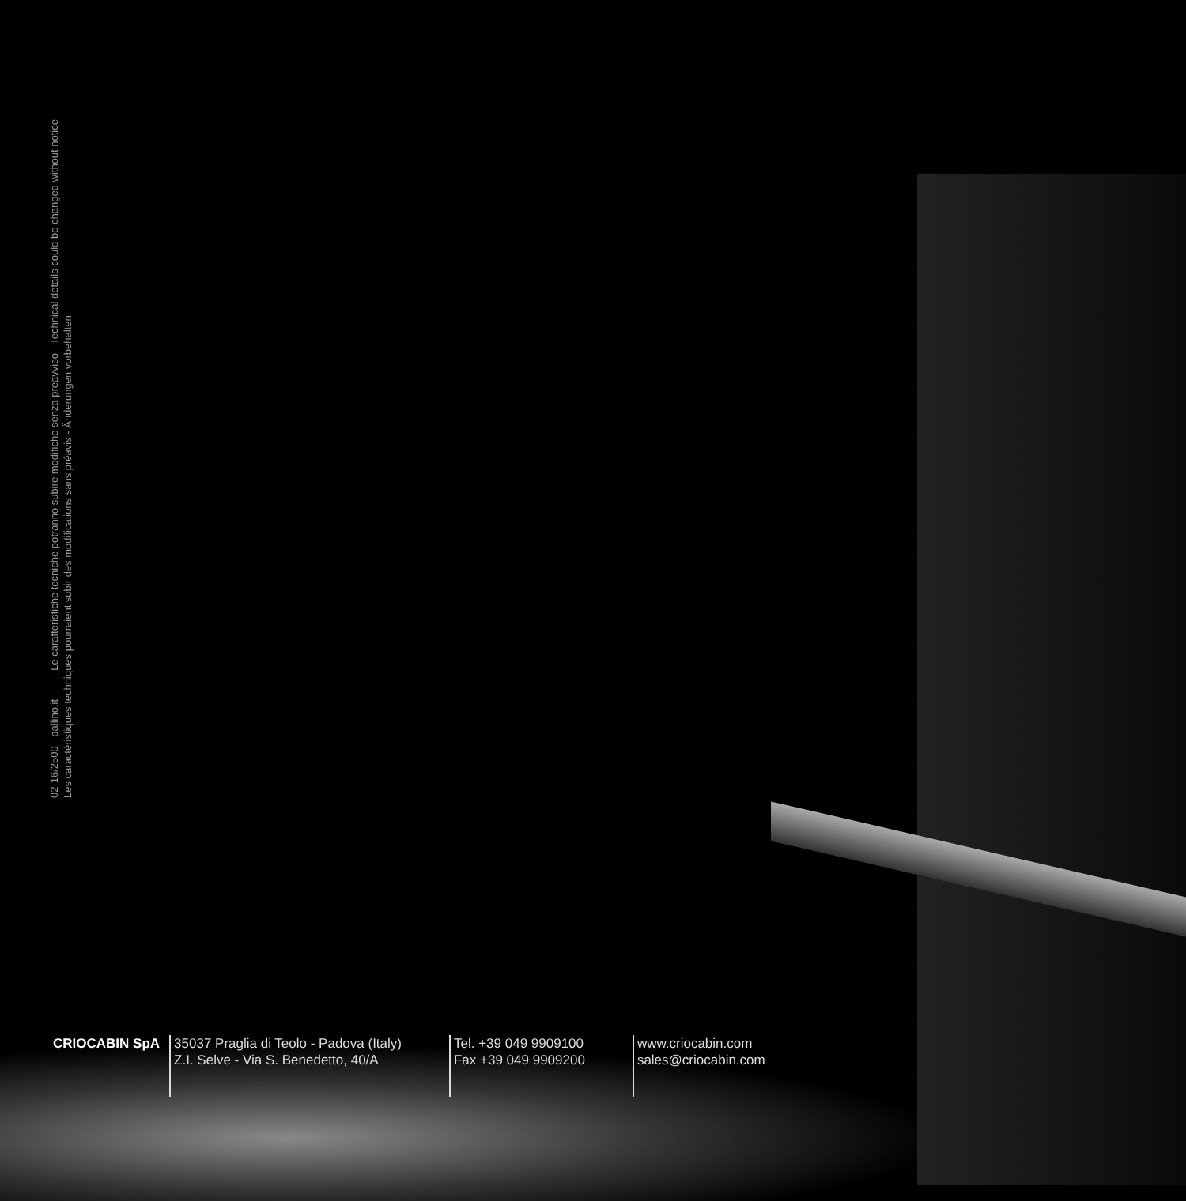02-16/2500 - pallino.it Le caratteristiche tecniche potranno subire modifiche senza preavviso - Technical details could be changed without notice
Les caractéristiques techniques pourraient subir des modifications sans préavis - Änderungen vorbehalten
CRIOCABIN SpA 35037 Praglia di Teolo - Padova (Italy)
Z.I. Selve - Via S. Benedetto, 40/A
Tel. +39 049 9909100
Fax +39 049 9909200
www.criocabin.com
sales@criocabin.com